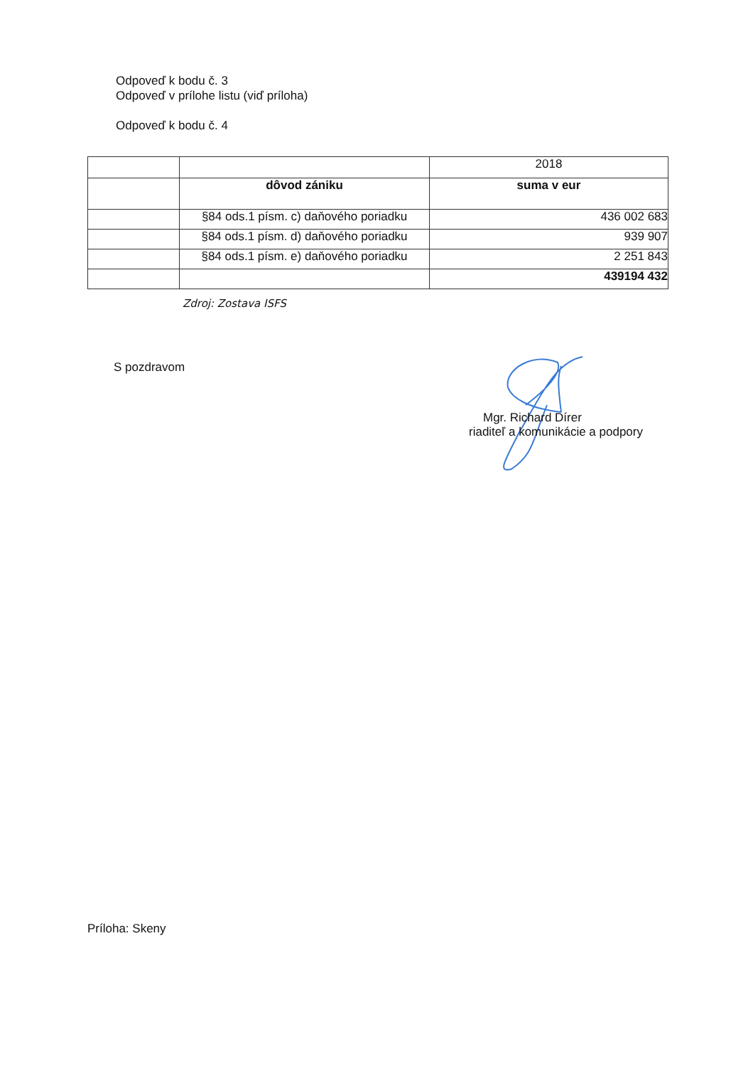Odpoveď k bodu č. 3
Odpoveď v prílohe listu (viď príloha)
Odpoveď k bodu č. 4
| | | 2018 |
| | dôvod zániku | suma v eur |
| | §84 ods.1 písm. c) daňového poriadku | 436 002 683 |
| | §84 ods.1 písm. d) daňového poriadku | 939 907 |
| | §84 ods.1 písm. e) daňového poriadku | 2 251 843 |
| | | 439194 432 |
Zdroj: Zostava ISFS
S pozdravom
Mgr. Richard Dírer
riaditeľ a komunikácie a podpory
Príloha: Skeny